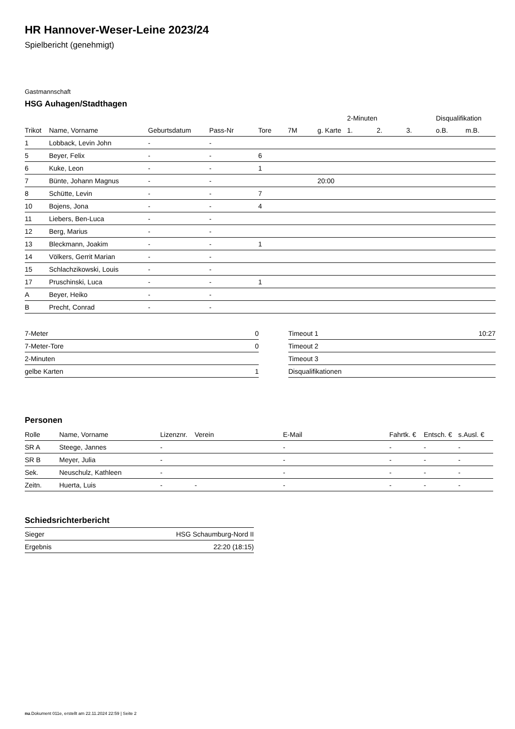HR Hannover-Weser-Leine 2023/24
Spielbericht (genehmigt)
Gastmannschaft
HSG Auhagen/Stadthagen
| | | | | | | | 2-Minuten | | | Disqualifikation | |
| --- | --- | --- | --- | --- | --- | --- | --- | --- | --- | --- | --- |
| Trikot | Name, Vorname | Geburtsdatum | Pass-Nr | Tore | 7M | g. Karte | 1. | 2. | 3. | o.B. | m.B. |
| 1 | Lobback, Levin John | - | - | | | | | | | | |
| 5 | Beyer, Felix | - | - | 6 | | | | | | | |
| 6 | Kuke, Leon | - | - | 1 | | | | | | | |
| 7 | Bünte, Johann Magnus | - | - | | | 20:00 | | | | | |
| 8 | Schütte, Levin | - | - | 7 | | | | | | | |
| 10 | Bojens, Jona | - | - | 4 | | | | | | | |
| 11 | Liebers, Ben-Luca | - | - | | | | | | | | |
| 12 | Berg, Marius | - | - | | | | | | | | |
| 13 | Bleckmann, Joakim | - | - | 1 | | | | | | | |
| 14 | Völkers, Gerrit Marian | - | - | | | | | | | | |
| 15 | Schlachzikowski, Louis | - | - | | | | | | | | |
| 17 | Pruschinski, Luca | - | - | 1 | | | | | | | |
| A | Beyer, Heiko | - | - | | | | | | | | |
| B | Precht, Conrad | - | - | | | | | | | | |
| 7-Meter | 0 |
| 7-Meter-Tore | 0 |
| 2-Minuten | |
| gelbe Karten | 1 |
| Timeout 1 | 10:27 |
| Timeout 2 | |
| Timeout 3 | |
| Disqualifikationen | |
Personen
| Rolle | Name, Vorname | Lizenznr. | Verein | E-Mail | Fahrtk. € | Entsch. € | s.Ausl. € |
| --- | --- | --- | --- | --- | --- | --- | --- |
| SR A | Steege, Jannes | - | | - | - | - | - |
| SR B | Meyer, Julia | - | | - | - | - | - |
| Sek. | Neuschulz, Kathleen | - | | - | - | - | - |
| Zeitn. | Huerta, Luis | - | - | - | - | - | - |
Schiedsrichterbericht
| Sieger | HSG Schaumburg-Nord II |
| Ergebnis | 22:20 (18:15) |
nu.Dokument 011e, erstellt am 22.11.2024 22:59 | Seite 2